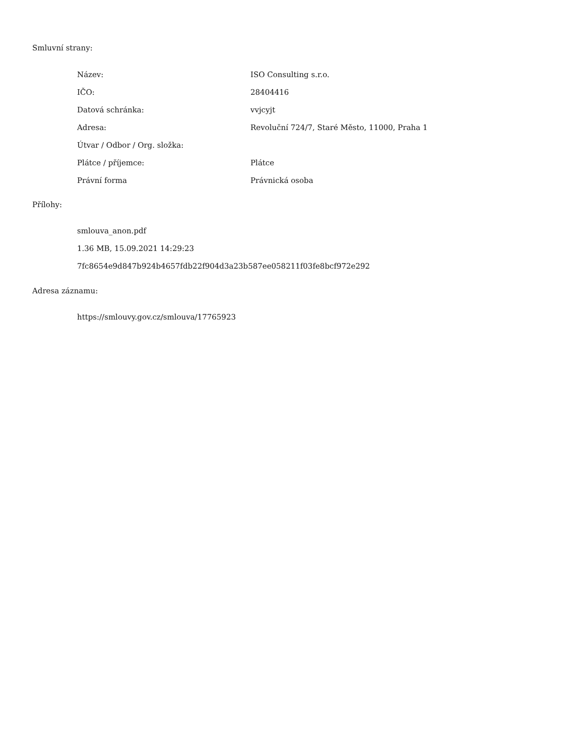Smluvní strany:
| Název: | ISO Consulting s.r.o. |
| IČO: | 28404416 |
| Datová schránka: | vvjcyjt |
| Adresa: | Revoluční 724/7, Staré Město, 11000, Praha 1 |
| Útvar / Odbor / Org. složka: | |
| Plátce / příjemce: | Plátce |
| Právní forma | Právnická osoba |
Přílohy:
smlouva_anon.pdf
1.36 MB, 15.09.2021 14:29:23
7fc8654e9d847b924b4657fdb22f904d3a23b587ee058211f03fe8bcf972e292
Adresa záznamu:
https://smlouvy.gov.cz/smlouva/17765923